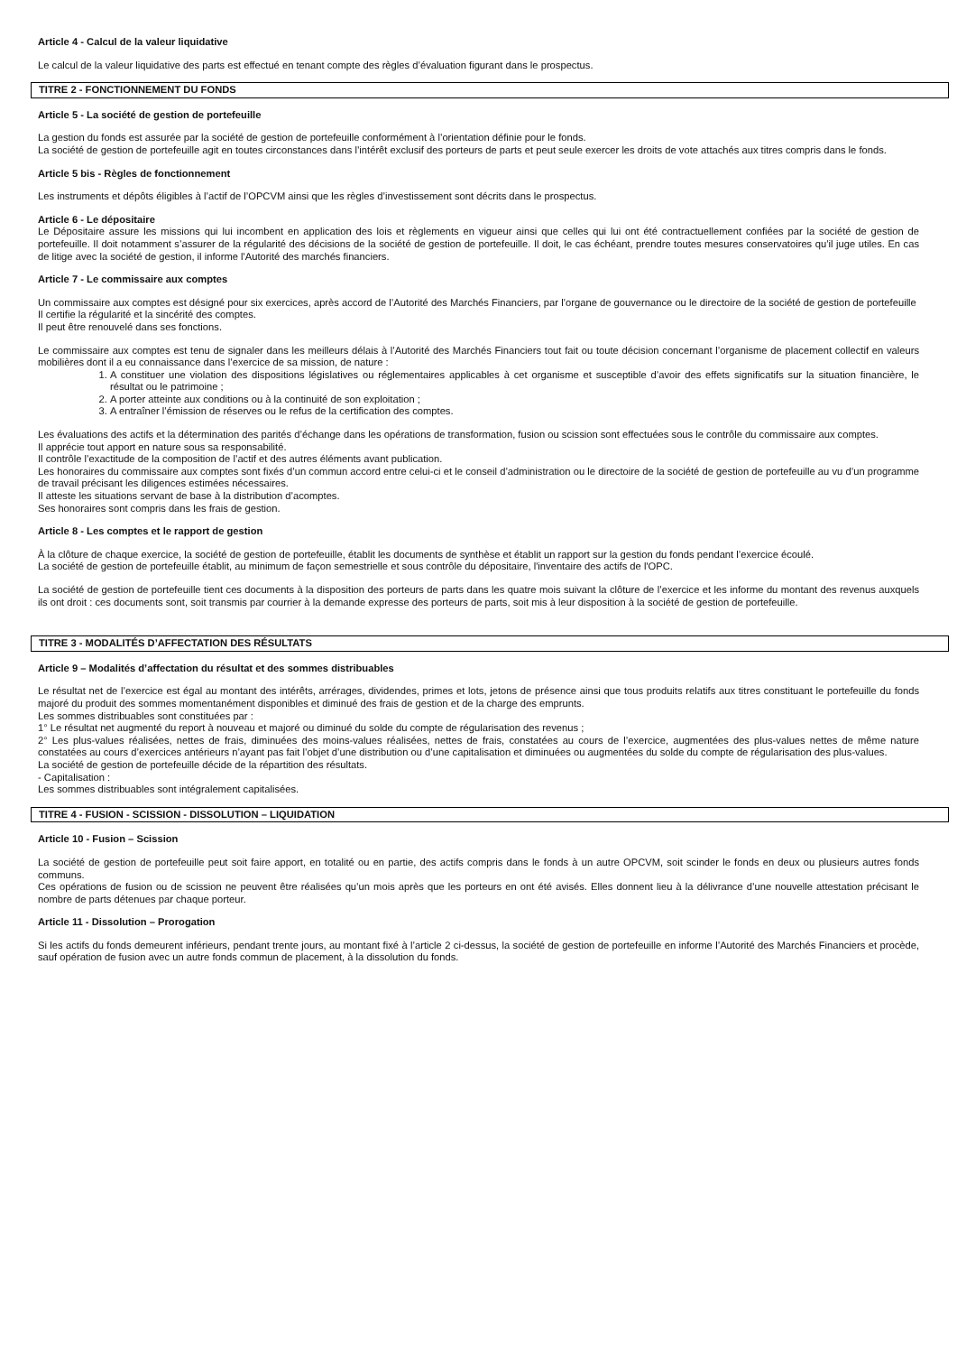Article 4 - Calcul de la valeur liquidative
Le calcul de la valeur liquidative des parts est effectué en tenant compte des règles d’évaluation figurant dans le prospectus.
TITRE 2 - FONCTIONNEMENT DU FONDS
Article 5 - La société de gestion de portefeuille
La gestion du fonds est assurée par la société de gestion de portefeuille conformément à l’orientation définie pour le fonds.
La société de gestion de portefeuille agit en toutes circonstances dans l’intérêt exclusif des porteurs de parts et peut seule exercer les droits de vote attachés aux titres compris dans le fonds.
Article 5 bis - Règles de fonctionnement
Les instruments et dépôts éligibles à l’actif de l’OPCVM ainsi que les règles d’investissement sont décrits dans le prospectus.
Article 6 - Le dépositaire
Le Dépositaire assure les missions qui lui incombent en application des lois et règlements en vigueur ainsi que celles qui lui ont été contractuellement confiées par la société de gestion de portefeuille. Il doit notamment s’assurer de la régularité des décisions de la société de gestion de portefeuille. Il doit, le cas échéant, prendre toutes mesures conservatoires qu’il juge utiles. En cas de litige avec la société de gestion, il informe l'Autorité des marchés financiers.
Article 7 - Le commissaire aux comptes
Un commissaire aux comptes est désigné pour six exercices, après accord de l’Autorité des Marchés Financiers, par l’organe de gouvernance ou le directoire de la société de gestion de portefeuille
Il certifie la régularité et la sincérité des comptes.
Il peut être renouvelé dans ses fonctions.
Le commissaire aux comptes est tenu de signaler dans les meilleurs délais à l’Autorité des Marchés Financiers tout fait ou toute décision concernant l’organisme de placement collectif en valeurs mobilières dont il a eu connaissance dans l’exercice de sa mission, de nature :
1. A constituer une violation des dispositions législatives ou réglementaires applicables à cet organisme et susceptible d’avoir des effets significatifs sur la situation financière, le résultat ou le patrimoine ;
2. A porter atteinte aux conditions ou à la continuité de son exploitation ;
3. A entraîner l’émission de réserves ou le refus de la certification des comptes.
Les évaluations des actifs et la détermination des parités d’échange dans les opérations de transformation, fusion ou scission sont effectuées sous le contrôle du commissaire aux comptes.
Il apprécie tout apport en nature sous sa responsabilité.
Il contrôle l’exactitude de la composition de l’actif et des autres éléments avant publication.
Les honoraires du commissaire aux comptes sont fixés d’un commun accord entre celui-ci et le conseil d’administration ou le directoire de la société de gestion de portefeuille au vu d’un programme de travail précisant les diligences estimées nécessaires.
Il atteste les situations servant de base à la distribution d’acomptes.
Ses honoraires sont compris dans les frais de gestion.
Article 8 - Les comptes et le rapport de gestion
À la clôture de chaque exercice, la société de gestion de portefeuille, établit les documents de synthèse et établit un rapport sur la gestion du fonds pendant l’exercice écoulé.
La société de gestion de portefeuille établit, au minimum de façon semestrielle et sous contrôle du dépositaire, l'inventaire des actifs de l'OPC.
La société de gestion de portefeuille tient ces documents à la disposition des porteurs de parts dans les quatre mois suivant la clôture de l’exercice et les informe du montant des revenus auxquels ils ont droit : ces documents sont, soit transmis par courrier à la demande expresse des porteurs de parts, soit mis à leur disposition à la société de gestion de portefeuille.
TITRE 3 - MODALITÉS D’AFFECTATION DES RÉSULTATS
Article 9 – Modalités d’affectation du résultat et des sommes distribuables
Le résultat net de l’exercice est égal au montant des intérêts, arrérages, dividendes, primes et lots, jetons de présence ainsi que tous produits relatifs aux titres constituant le portefeuille du fonds majoré du produit des sommes momentanément disponibles et diminué des frais de gestion et de la charge des emprunts.
Les sommes distribuables sont constituées par :
1° Le résultat net augmenté du report à nouveau et majoré ou diminué du solde du compte de régularisation des revenus ;
2° Les plus-values réalisées, nettes de frais, diminuées des moins-values réalisées, nettes de frais, constatées au cours de l’exercice, augmentées des plus-values nettes de même nature constatées au cours d’exercices antérieurs n’ayant pas fait l’objet d’une distribution ou d’une capitalisation et diminuées ou augmentées du solde du compte de régularisation des plus-values.
La société de gestion de portefeuille décide de la répartition des résultats.
- Capitalisation :
Les sommes distribuables sont intégralement capitalisées.
TITRE 4 - FUSION - SCISSION - DISSOLUTION – LIQUIDATION
Article 10 - Fusion – Scission
La société de gestion de portefeuille peut soit faire apport, en totalité ou en partie, des actifs compris dans le fonds à un autre OPCVM, soit scinder le fonds en deux ou plusieurs autres fonds communs.
Ces opérations de fusion ou de scission ne peuvent être réalisées qu’un mois après que les porteurs en ont été avisés. Elles donnent lieu à la délivrance d’une nouvelle attestation précisant le nombre de parts détenues par chaque porteur.
Article 11 - Dissolution – Prorogation
Si les actifs du fonds demeurent inférieurs, pendant trente jours, au montant fixé à l’article 2 ci-dessus, la société de gestion de portefeuille en informe l’Autorité des Marchés Financiers et procède, sauf opération de fusion avec un autre fonds commun de placement, à la dissolution du fonds.